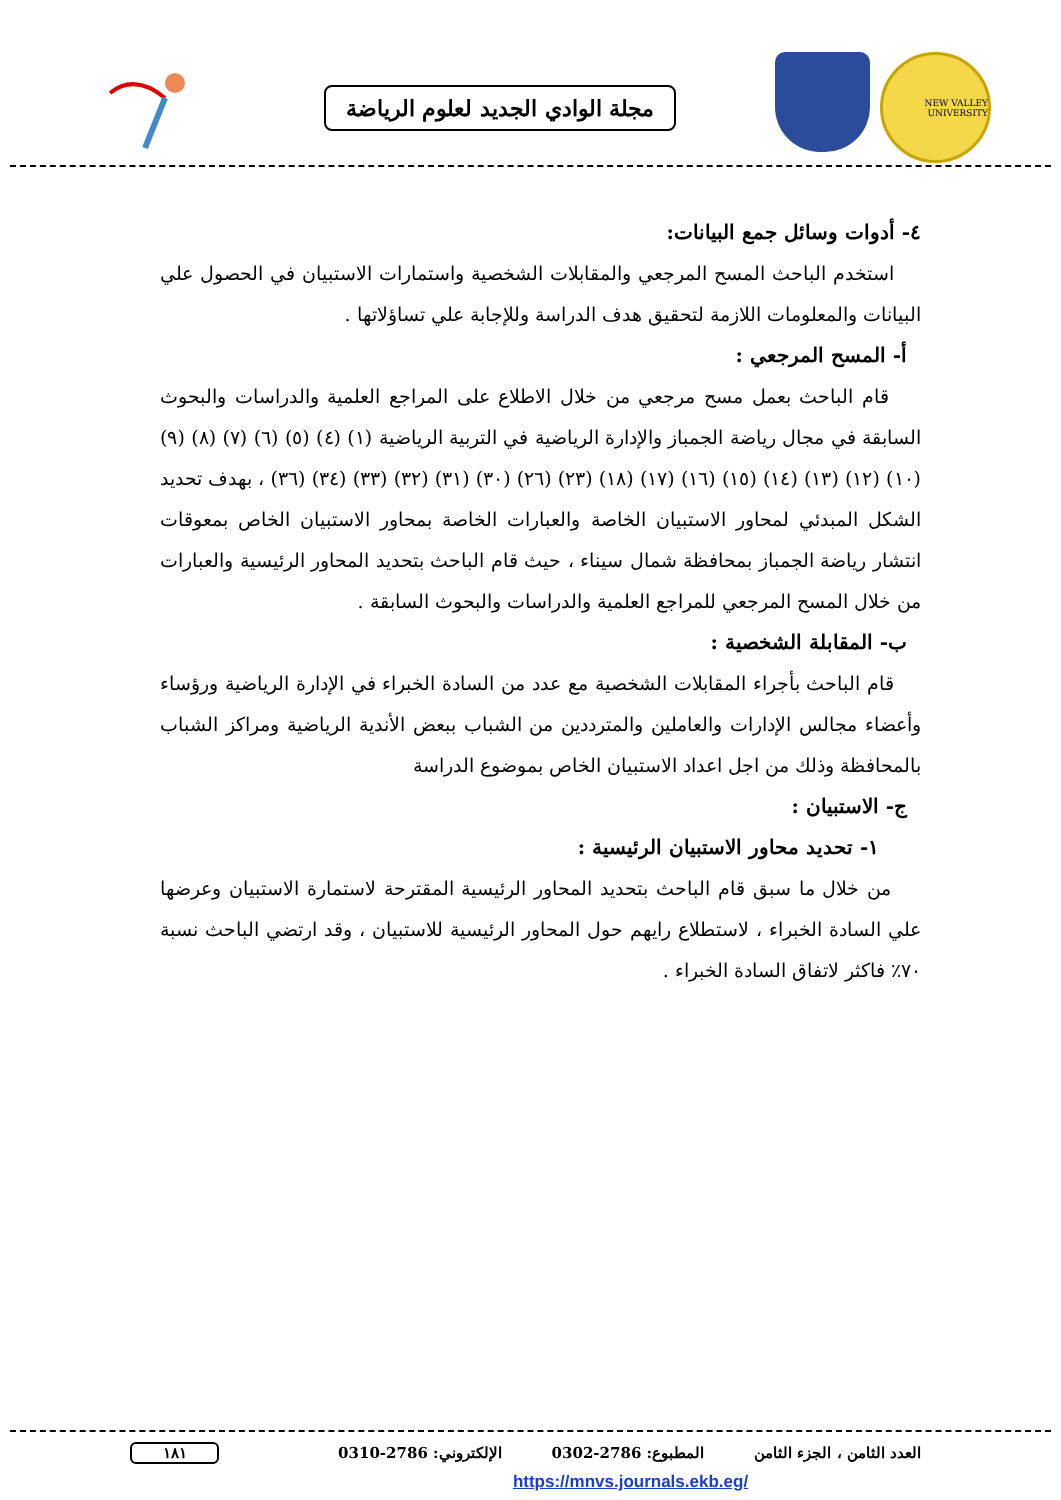NEW VALLEY UNIVERSITY
مجلة الوادي الجديد لعلوم الرياضة
٤- أدوات وسائل جمع البيانات:
استخدم الباحث المسح المرجعي والمقابلات الشخصية واستمارات الاستبيان في الحصول علي البيانات والمعلومات اللازمة لتحقيق هدف الدراسة وللإجابة علي تساؤلاتها .
أ- المسح المرجعي :
قام الباحث بعمل مسح مرجعي من خلال الاطلاع على المراجع العلمية والدراسات والبحوث السابقة في مجال رياضة الجمباز والإدارة الرياضية في التربية الرياضية (١) (٤) (٥) (٦) (٧) (٨) (٩) (١٠) (١٢) (١٣) (١٤) (١٥) (١٦) (١٧) (١٨) (٢٣) (٢٦) (٣٠) (٣١) (٣٢) (٣٣) (٣٤) (٣٦) ، بهدف تحديد الشكل المبدئي لمحاور الاستبيان الخاصة والعبارات الخاصة بمحاور الاستبيان الخاص بمعوقات انتشار رياضة الجمباز بمحافظة شمال سيناء ، حيث قام الباحث بتحديد المحاور الرئيسية والعبارات من خلال المسح المرجعي للمراجع العلمية والدراسات والبحوث السابقة .
ب- المقابلة الشخصية :
قام الباحث بأجراء المقابلات الشخصية مع عدد من السادة الخبراء في الإدارة الرياضية ورؤساء وأعضاء مجالس الإدارات والعاملين والمترددين من الشباب ببعض الأندية الرياضية ومراكز الشباب بالمحافظة وذلك من اجل اعداد الاستبيان الخاص بموضوع الدراسة
ج- الاستبيان :
١- تحديد محاور الاستبيان الرئيسية :
من خلال ما سبق قام الباحث بتحديد المحاور الرئيسية المقترحة لاستمارة الاستبيان وعرضها علي السادة الخبراء ، لاستطلاع رايهم حول المحاور الرئيسية للاستبيان ، وقد ارتضي الباحث نسبة ٧٠٪ فاكثر لاتفاق السادة الخبراء .
العدد الثامن ، الجزء الثامن المطبوع: 2786-0302 الإلكتروني: 2786-0310 ١٨١
https://mnvs.journals.ekb.eg/